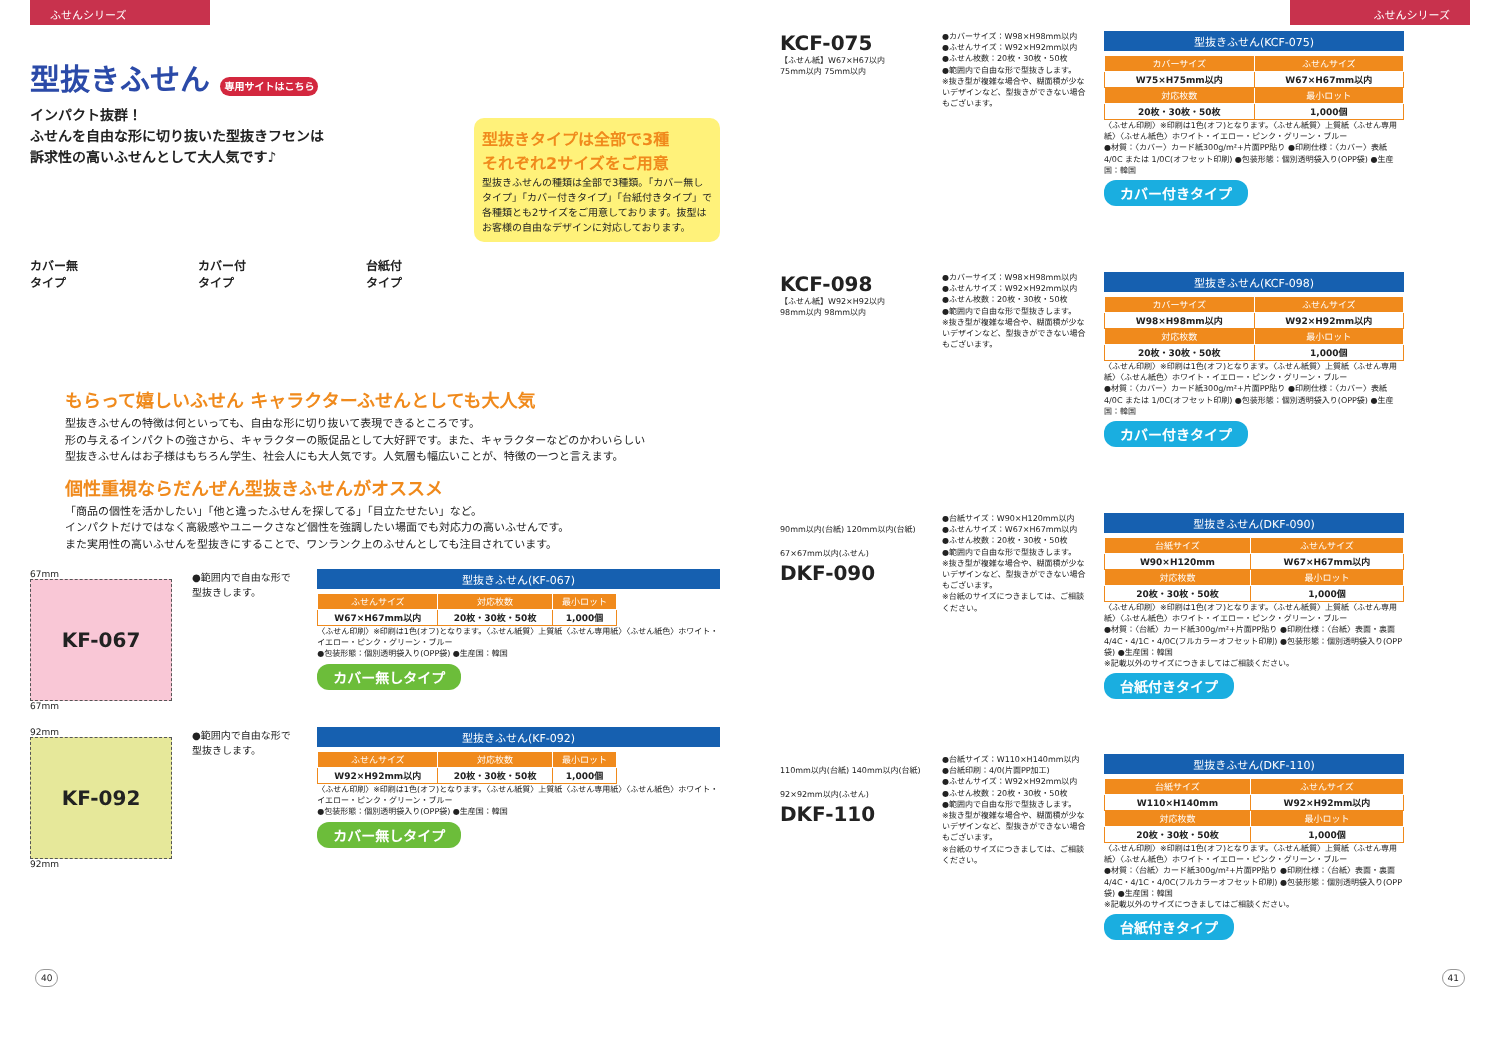ふせんシリーズ
型抜きふせん 専用サイトはこちら
インパクト抜群！
ふせんを自由な形に切り抜いた型抜きフセンは
訴求性の高いふせんとして大人気です♪
型抜きタイプは全部で3種
それぞれ2サイズをご用意
型抜きふせんの種類は全部で3種類。「カバー無しタイプ」「カバー付きタイプ」「台紙付きタイプ」で各種類とも2サイズをご用意しております。抜型はお客様の自由なデザインに対応しております。
カバー無
タイプ カバー付
タイプ 台紙付
タイプ
もらって嬉しいふせん キャラクターふせんとしても大人気
型抜きふせんの特徴は何といっても、自由な形に切り抜いて表現できるところです。
形の与えるインパクトの強さから、キャラクターの販促品として大好評です。また、キャラクターなどのかわいらしい
型抜きふせんはお子様はもちろん学生、社会人にも大人気です。人気層も幅広いことが、特徴の一つと言えます。
個性重視ならだんぜん型抜きふせんがオススメ
「商品の個性を活かしたい」「他と違ったふせんを探してる」「目立たせたい」など。
インパクトだけではなく高級感やユニークさなど個性を強調したい場面でも対応力の高いふせんです。
また実用性の高いふせんを型抜きにすることで、ワンランク上のふせんとしても注目されています。
67mm
KF-067
67mm
●範囲内で自由な形で型抜きします。
型抜きふせん(KF-067)
| ふせんサイズ | 対応枚数 | 最小ロット |
| --- | --- | --- |
| W67×H67mm以内 | 20枚・30枚・50枚 | 1,000個 |
〈ふせん印刷〉※印刷は1色(オフ)となります。〈ふせん紙質〉上質紙〈ふせん専用紙〉〈ふせん紙色〉ホワイト・イエロー・ピンク・グリーン・ブルー
●包装形態：個別透明袋入り(OPP袋) ●生産国：韓国
カバー無しタイプ
92mm
KF-092
92mm
●範囲内で自由な形で型抜きします。
型抜きふせん(KF-092)
| ふせんサイズ | 対応枚数 | 最小ロット |
| --- | --- | --- |
| W92×H92mm以内 | 20枚・30枚・50枚 | 1,000個 |
〈ふせん印刷〉※印刷は1色(オフ)となります。〈ふせん紙質〉上質紙〈ふせん専用紙〉〈ふせん紙色〉ホワイト・イエロー・ピンク・グリーン・ブルー
●包装形態：個別透明袋入り(OPP袋) ●生産国：韓国
カバー無しタイプ
40
ふせんシリーズ
KCF-075
【ふせん紙】W67×H67以内
75mm以内 75mm以内
●カバーサイズ：W98×H98mm以内
●ふせんサイズ：W92×H92mm以内
●ふせん枚数：20枚・30枚・50枚
●範囲内で自由な形で型抜きします。
※抜き型が複雑な場合や、糊面積が少ないデザインなど、型抜きができない場合もございます。
型抜きふせん(KCF-075)
| カバーサイズ | ふせんサイズ |
| --- | --- |
| W75×H75mm以内 | W67×H67mm以内 |
| 対応枚数 | 最小ロット |
| 20枚・30枚・50枚 | 1,000個 |
〈ふせん印刷〉※印刷は1色(オフ)となります。〈ふせん紙質〉上質紙〈ふせん専用紙〉〈ふせん紙色〉ホワイト・イエロー・ピンク・グリーン・ブルー
●材質：〈カバー〉カード紙300g/m²+片面PP貼り ●印刷仕様：〈カバー〉表紙 4/0C または 1/0C(オフセット印刷) ●包装形態：個別透明袋入り(OPP袋) ●生産国：韓国
カバー付きタイプ
KCF-098
【ふせん紙】W92×H92以内
98mm以内 98mm以内
●カバーサイズ：W98×H98mm以内
●ふせんサイズ：W92×H92mm以内
●ふせん枚数：20枚・30枚・50枚
●範囲内で自由な形で型抜きします。
※抜き型が複雑な場合や、糊面積が少ないデザインなど、型抜きができない場合もございます。
型抜きふせん(KCF-098)
| カバーサイズ | ふせんサイズ |
| --- | --- |
| W98×H98mm以内 | W92×H92mm以内 |
| 対応枚数 | 最小ロット |
| 20枚・30枚・50枚 | 1,000個 |
〈ふせん印刷〉※印刷は1色(オフ)となります。〈ふせん紙質〉上質紙〈ふせん専用紙〉〈ふせん紙色〉ホワイト・イエロー・ピンク・グリーン・ブルー
●材質：〈カバー〉カード紙300g/m²+片面PP貼り ●印刷仕様：〈カバー〉表紙 4/0C または 1/0C(オフセット印刷) ●包装形態：個別透明袋入り(OPP袋) ●生産国：韓国
カバー付きタイプ
90mm以内(台紙) 120mm以内(台紙) 67×67mm以内(ふせん)
DKF-090
●台紙サイズ：W90×H120mm以内
●ふせんサイズ：W67×H67mm以内
●ふせん枚数：20枚・30枚・50枚
●範囲内で自由な形で型抜きします。
※抜き型が複雑な場合や、糊面積が少ないデザインなど、型抜きができない場合もございます。
※台紙のサイズにつきましては、ご相談ください。
型抜きふせん(DKF-090)
| 台紙サイズ | ふせんサイズ |
| --- | --- |
| W90×H120mm | W67×H67mm以内 |
| 対応枚数 | 最小ロット |
| 20枚・30枚・50枚 | 1,000個 |
〈ふせん印刷〉※印刷は1色(オフ)となります。〈ふせん紙質〉上質紙〈ふせん専用紙〉〈ふせん紙色〉ホワイト・イエロー・ピンク・グリーン・ブルー
●材質：〈台紙〉カード紙300g/m²+片面PP貼り ●印刷仕様：〈台紙〉表面・裏面 4/4C・4/1C・4/0C(フルカラーオフセット印刷) ●包装形態：個別透明袋入り(OPP袋) ●生産国：韓国
※記載以外のサイズにつきましてはご相談ください。
台紙付きタイプ
110mm以内(台紙) 140mm以内(台紙) 92×92mm以内(ふせん)
DKF-110
●台紙サイズ：W110×H140mm以内
●台紙印刷：4/0(片面PP加工)
●ふせんサイズ：W92×H92mm以内
●ふせん枚数：20枚・30枚・50枚
●範囲内で自由な形で型抜きします。
※抜き型が複雑な場合や、糊面積が少ないデザインなど、型抜きができない場合もございます。
※台紙のサイズにつきましては、ご相談ください。
型抜きふせん(DKF-110)
| 台紙サイズ | ふせんサイズ |
| --- | --- |
| W110×H140mm | W92×H92mm以内 |
| 対応枚数 | 最小ロット |
| 20枚・30枚・50枚 | 1,000個 |
〈ふせん印刷〉※印刷は1色(オフ)となります。〈ふせん紙質〉上質紙〈ふせん専用紙〉〈ふせん紙色〉ホワイト・イエロー・ピンク・グリーン・ブルー
●材質：〈台紙〉カード紙300g/m²+片面PP貼り ●印刷仕様：〈台紙〉表面・裏面 4/4C・4/1C・4/0C(フルカラーオフセット印刷) ●包装形態：個別透明袋入り(OPP袋) ●生産国：韓国
※記載以外のサイズにつきましてはご相談ください。
台紙付きタイプ
41